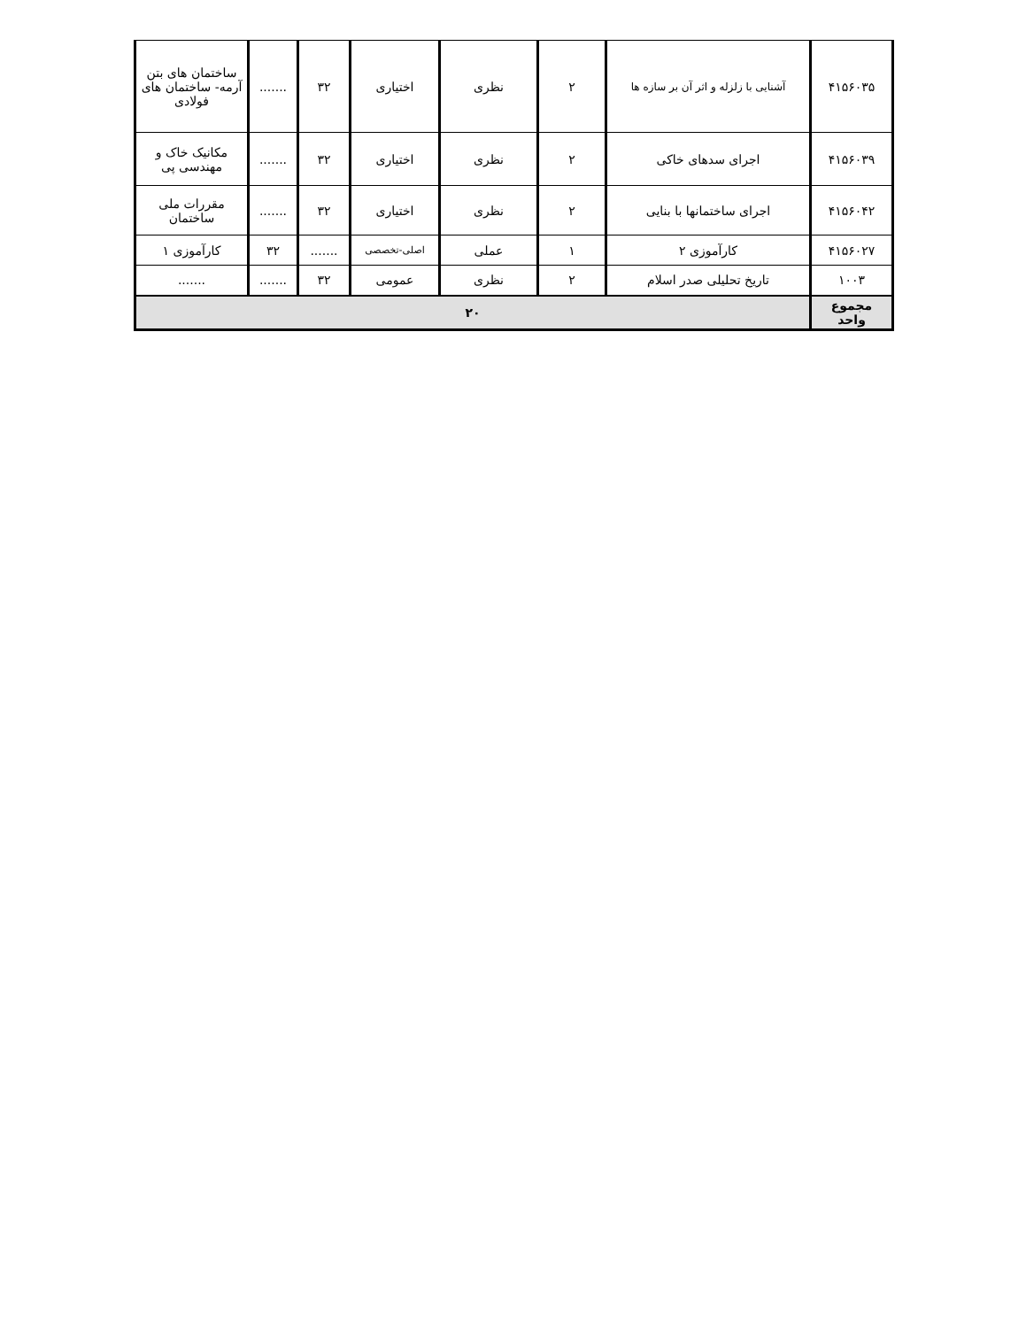| ۴۱۵۶۰۳۵ | آشنایی با زلزله و اثر آن بر سازه ها | ۲ | نظری | اختیاری | ۳۲ | ....... | ساختمان های بتن آرمه- ساختمان های فولادی |
| ۴۱۵۶۰۳۹ | اجرای سدهای خاکی | ۲ | نظری | اختیاری | ۳۲ | ....... | مکانیک خاک و مهندسی پی |
| ۴۱۵۶۰۴۲ | اجرای ساختمانها با بنایی | ۲ | نظری | اختیاری | ۳۲ | ....... | مقررات ملی ساختمان |
| ۴۱۵۶۰۲۷ | کارآموزی ۲ | ۱ | عملی | اصلی-تخصصی | ....... | ۳۲ | کارآموزی ۱ |
| ۱۰۰۳ | تاریخ تحلیلی صدر اسلام | ۲ | نظری | عمومی | ۳۲ | ....... | ....... |
| مجموع واحد | ۲۰ | | | | | | |